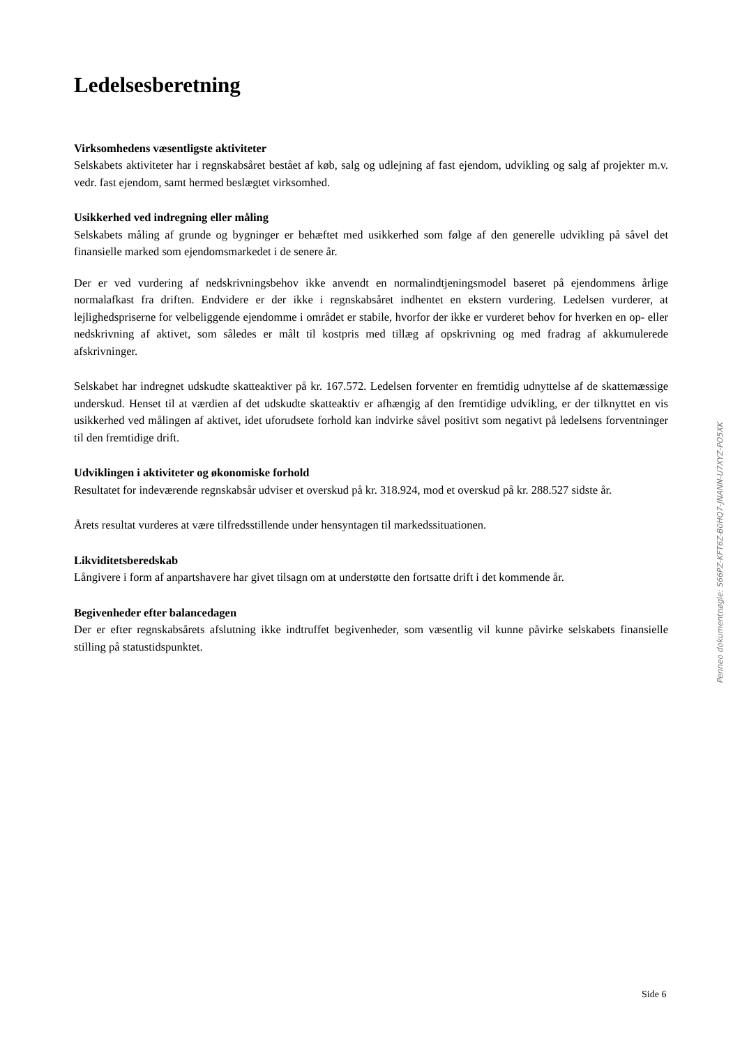Ledelsesberetning
Virksomhedens væsentligste aktiviteter
Selskabets aktiviteter har i regnskabsåret bestået af køb, salg og udlejning af fast ejendom, udvikling og salg af projekter m.v. vedr. fast ejendom, samt hermed beslægtet virksomhed.
Usikkerhed ved indregning eller måling
Selskabets måling af grunde og bygninger er behæftet med usikkerhed som følge af den generelle udvikling på såvel det finansielle marked som ejendomsmarkedet i de senere år.
Der er ved vurdering af nedskrivningsbehov ikke anvendt en normalindtjeningsmodel baseret på ejendommens årlige normalafkast fra driften. Endvidere er der ikke i regnskabsåret indhentet en ekstern vurdering. Ledelsen vurderer, at lejlighedspriserne for velbeliggende ejendomme i området er stabile, hvorfor der ikke er vurderet behov for hverken en op- eller nedskrivning af aktivet, som således er målt til kostpris med tillæg af opskrivning og med fradrag af akkumulerede afskrivninger.
Selskabet har indregnet udskudte skatteaktiver på kr. 167.572. Ledelsen forventer en fremtidig udnyttelse af de skattemæssige underskud. Henset til at værdien af det udskudte skatteaktiv er afhængig af den fremtidige udvikling, er der tilknyttet en vis usikkerhed ved målingen af aktivet, idet uforudsete forhold kan indvirke såvel positivt som negativt på ledelsens forventninger til den fremtidige drift.
Udviklingen i aktiviteter og økonomiske forhold
Resultatet for indeværende regnskabsår udviser et overskud på kr. 318.924, mod et overskud på kr. 288.527 sidste år.
Årets resultat vurderes at være tilfredsstillende under hensyntagen til markedssituationen.
Likviditetsberedskab
Långivere i form af anpartshavere har givet tilsagn om at understøtte den fortsatte drift i det kommende år.
Begivenheder efter balancedagen
Der er efter regnskabsårets afslutning ikke indtruffet begivenheder, som væsentlig vil kunne påvirke selskabets finansielle stilling på statustidspunktet.
Penneo dokumentnøgle: S66PZ-KFT6Z-B0HQ7-JNANN-U7XYZ-PO5XK
Side 6